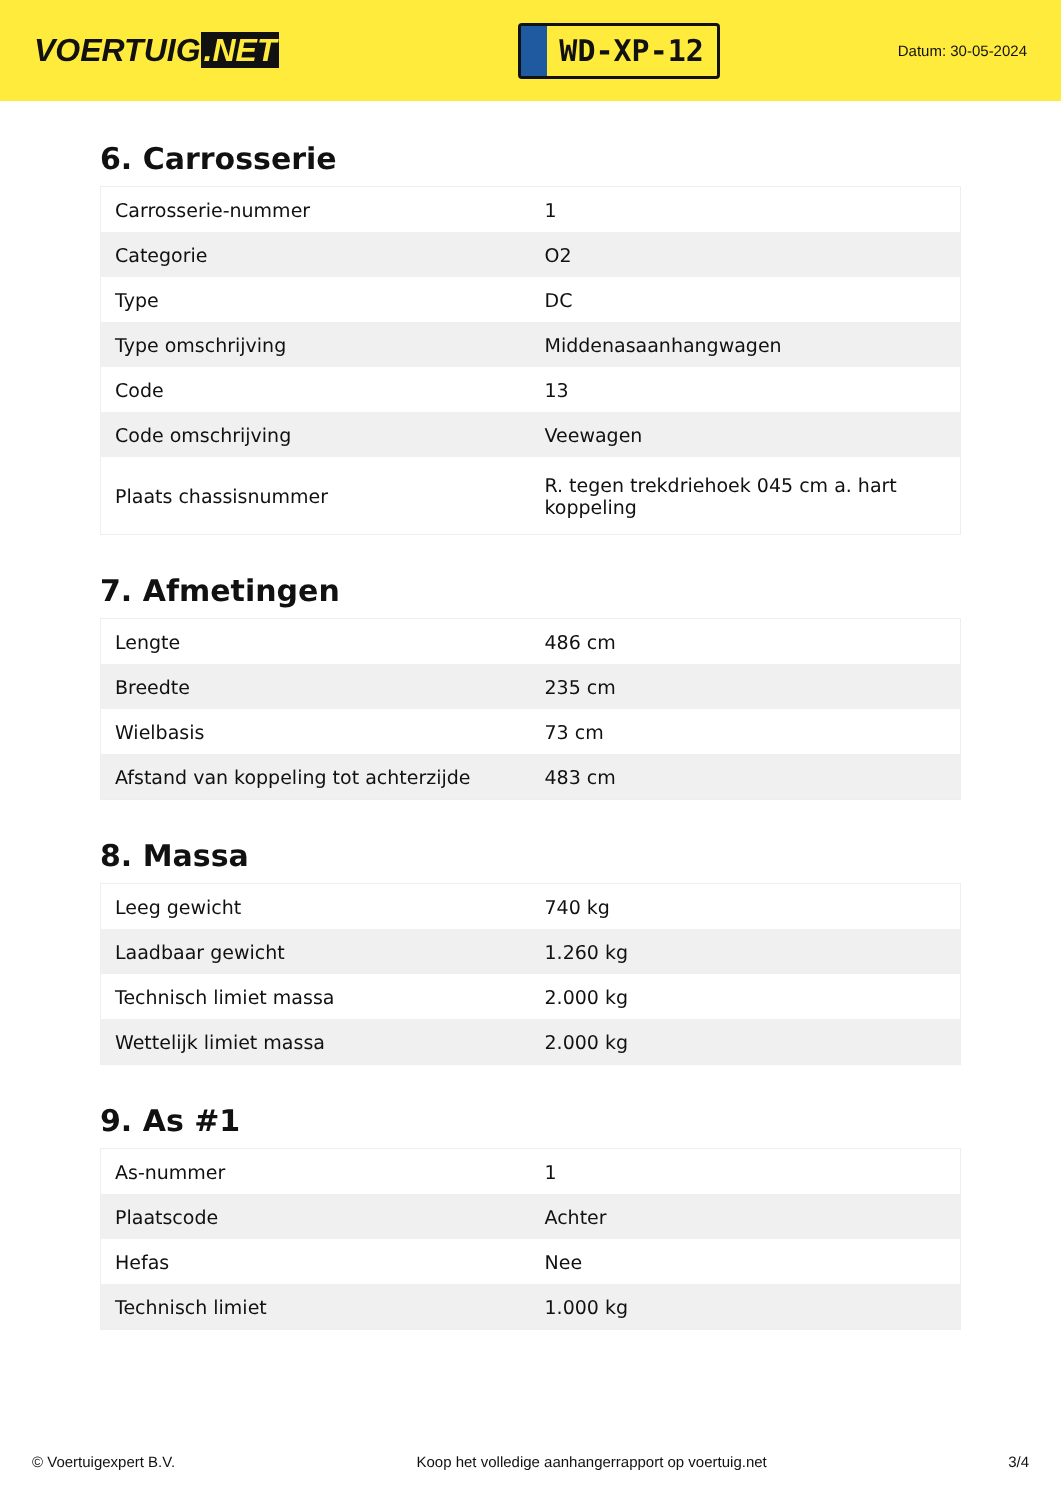VOERTUIG.NET
WD-XP-12
Datum: 30-05-2024
6. Carrosserie
| Carrosserie-nummer | 1 |
| Categorie | O2 |
| Type | DC |
| Type omschrijving | Middenasaanhangwagen |
| Code | 13 |
| Code omschrijving | Veewagen |
| Plaats chassisnummer | R. tegen trekdriehoek 045 cm a. hart koppeling |
7. Afmetingen
| Lengte | 486 cm |
| Breedte | 235 cm |
| Wielbasis | 73 cm |
| Afstand van koppeling tot achterzijde | 483 cm |
8. Massa
| Leeg gewicht | 740 kg |
| Laadbaar gewicht | 1.260 kg |
| Technisch limiet massa | 2.000 kg |
| Wettelijk limiet massa | 2.000 kg |
9. As #1
| As-nummer | 1 |
| Plaatscode | Achter |
| Hefas | Nee |
| Technisch limiet | 1.000 kg |
© Voertuigexpert B.V. Koop het volledige aanhangerrapport op voertuig.net 3/4